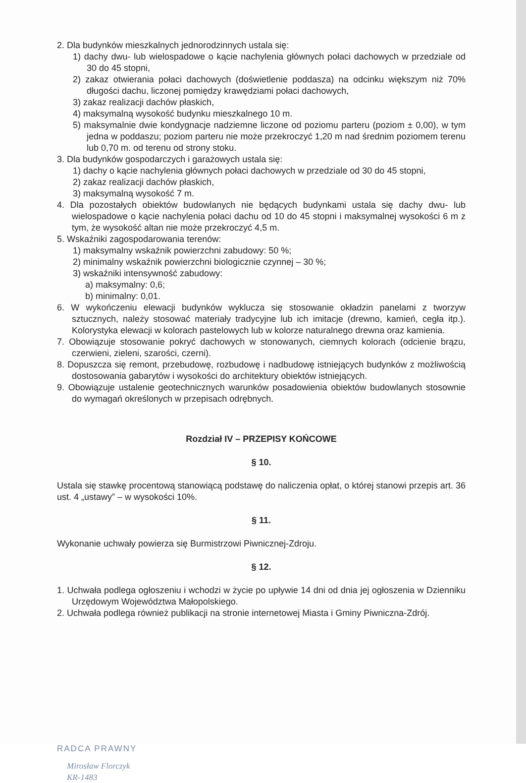2. Dla budynków mieszkalnych jednorodzinnych ustala się:
1) dachy dwu- lub wielospadowe o kącie nachylenia głównych połaci dachowych w przedziale od 30 do 45 stopni,
2) zakaz otwierania połaci dachowych (doświetlenie poddasza) na odcinku większym niż 70% długości dachu, liczonej pomiędzy krawędziami połaci dachowych,
3) zakaz realizacji dachów płaskich,
4) maksymalną wysokość budynku mieszkalnego 10 m.
5) maksymalnie dwie kondygnacje nadziemne liczone od poziomu parteru (poziom ± 0,00), w tym jedna w poddaszu; poziom parteru nie może przekroczyć 1,20 m nad średnim poziomem terenu lub 0,70 m. od terenu od strony stoku.
3. Dla budynków gospodarczych i garażowych ustala się:
1) dachy o kącie nachylenia głównych połaci dachowych w przedziale od 30 do 45 stopni,
2) zakaz realizacji dachów płaskich,
3) maksymalną wysokość 7 m.
4. Dla pozostałych obiektów budowlanych nie będących budynkami ustala się dachy dwu- lub wielospadowe o kącie nachylenia połaci dachu od 10 do 45 stopni i maksymalnej wysokości 6 m z tym, że wysokość altan nie może przekroczyć 4,5 m.
5. Wskaźniki zagospodarowania terenów:
1) maksymalny wskaźnik powierzchni zabudowy: 50 %;
2) minimalny wskaźnik powierzchni biologicznie czynnej – 30 %;
3) wskaźniki intensywność zabudowy:
a) maksymalny: 0,6;
b) minimalny: 0,01.
6. W wykończeniu elewacji budynków wyklucza się stosowanie okładzin panelami z tworzyw sztucznych, należy stosować materiały tradycyjne lub ich imitacje (drewno, kamień, cegła itp.). Kolorystyka elewacji w kolorach pastelowych lub w kolorze naturalnego drewna oraz kamienia.
7. Obowiązuje stosowanie pokryć dachowych w stonowanych, ciemnych kolorach (odcienie brązu, czerwieni, zieleni, szarości, czerni).
8. Dopuszcza się remont, przebudowę, rozbudowę i nadbudowę istniejących budynków z możliwością dostosowania gabarytów i wysokości do architektury obiektów istniejących.
9. Obowiązuje ustalenie geotechnicznych warunków posadowienia obiektów budowlanych stosownie do wymagań określonych w przepisach odrębnych.
Rozdział IV – PRZEPISY KOŃCOWE
§ 10.
Ustala się stawkę procentową stanowiącą podstawę do naliczenia opłat, o której stanowi przepis art. 36 ust. 4 „ustawy” – w wysokości 10%.
§ 11.
Wykonanie uchwały powierza się Burmistrzowi Piwnicznej-Zdroju.
§ 12.
1. Uchwała podlega ogłoszeniu i wchodzi w życie po upływie 14 dni od dnia jej ogłoszenia w Dzienniku Urzędowym Województwa Małopolskiego.
2. Uchwała podlega również publikacji na stronie internetowej Miasta i Gminy Piwniczna-Zdrój.
RADCA PRAWNY
Mirosław Florczyk
KR-1483